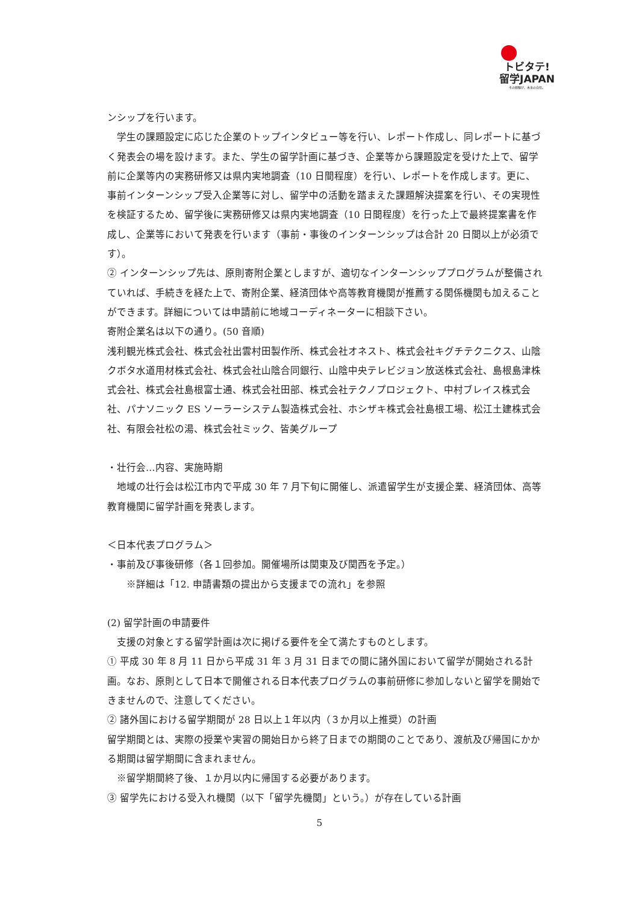トビタテ!
留学JAPAN
その経験が、未来の自信。
ンシップを行います。
　学生の課題設定に応じた企業のトップインタビュー等を行い、レポート作成し、同レポートに基づく発表会の場を設けます。また、学生の留学計画に基づき、企業等から課題設定を受けた上で、留学前に企業等内の実務研修又は県内実地調査（10 日間程度）を行い、レポートを作成します。更に、事前インターンシップ受入企業等に対し、留学中の活動を踏まえた課題解決提案を行い、その実現性を検証するため、留学後に実務研修又は県内実地調査（10 日間程度）を行った上で最終提案書を作成し、企業等において発表を行います（事前・事後のインターンシップは合計 20 日間以上が必須です）。
② インターンシップ先は、原則寄附企業としますが、適切なインターンシッププログラムが整備されていれば、手続きを経た上で、寄附企業、経済団体や高等教育機関が推薦する関係機関も加えることができます。詳細については申請前に地域コーディネーターに相談下さい。
寄附企業名は以下の通り。(50 音順)
浅利観光株式会社、株式会社出雲村田製作所、株式会社オネスト、株式会社キグチテクニクス、山陰クボタ水道用材株式会社、株式会社山陰合同銀行、山陰中央テレビジョン放送株式会社、島根島津株式会社、株式会社島根富士通、株式会社田部、株式会社テクノプロジェクト、中村ブレイス株式会社、パナソニック ES ソーラーシステム製造株式会社、ホシザキ株式会社島根工場、松江土建株式会社、有限会社松の湯、株式会社ミック、皆美グループ
・壮行会…内容、実施時期
　地域の壮行会は松江市内で平成 30 年 7 月下旬に開催し、派遣留学生が支援企業、経済団体、高等教育機関に留学計画を発表します。
＜日本代表プログラム＞
・事前及び事後研修（各１回参加。開催場所は関東及び関西を予定。）
　　※詳細は「12. 申請書類の提出から支援までの流れ」を参照
(2) 留学計画の申請要件
　支援の対象とする留学計画は次に掲げる要件を全て満たすものとします。
① 平成 30 年 8 月 11 日から平成 31 年 3 月 31 日までの間に諸外国において留学が開始される計画。なお、原則として日本で開催される日本代表プログラムの事前研修に参加しないと留学を開始できませんので、注意してください。
② 諸外国における留学期間が 28 日以上１年以内（３か月以上推奨）の計画
留学期間とは、実際の授業や実習の開始日から終了日までの期間のことであり、渡航及び帰国にかかる期間は留学期間に含まれません。
　※留学期間終了後、１か月以内に帰国する必要があります。
③ 留学先における受入れ機関（以下「留学先機関」という。）が存在している計画
5